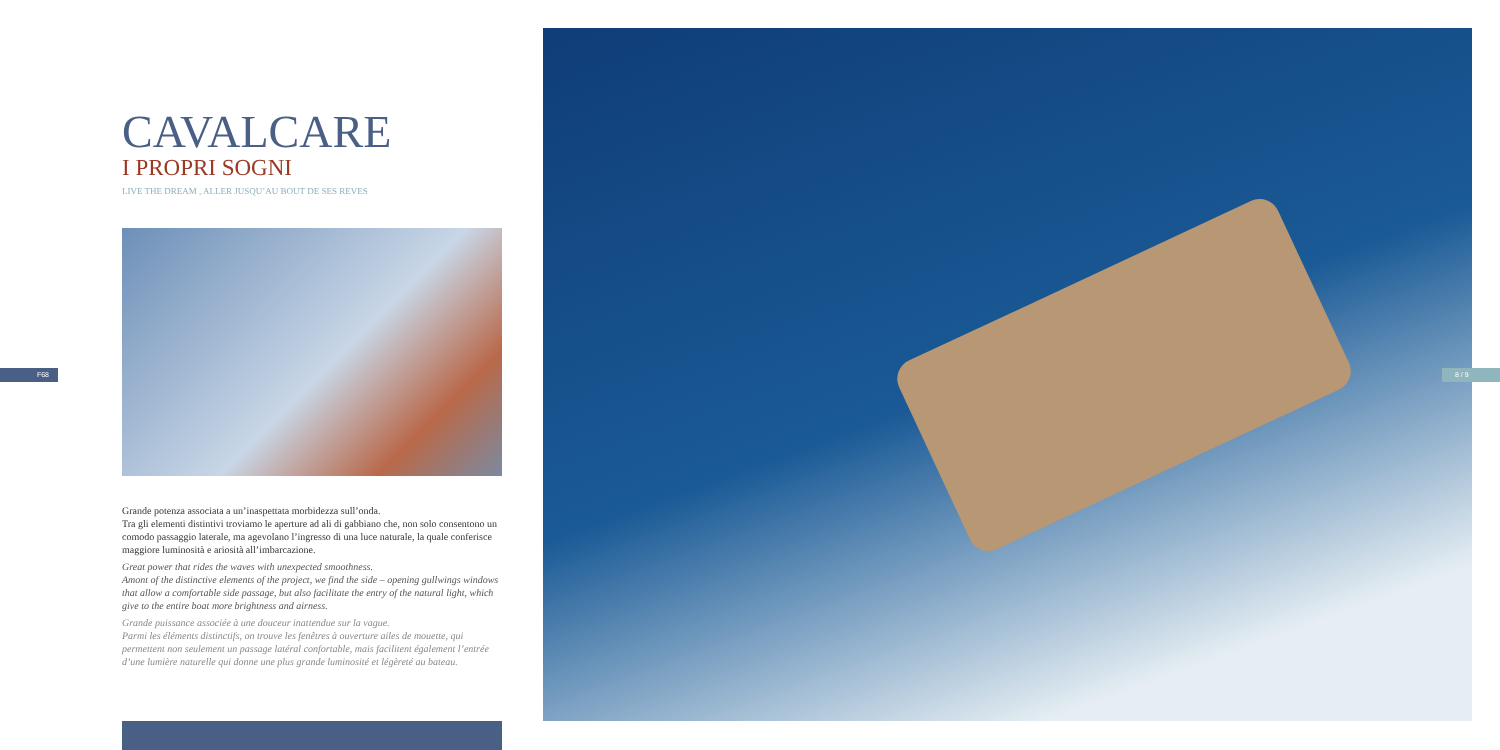F68
CAVALCARE
I PROPRI SOGNI
LIVE THE DREAM , ALLER JUSQU’AU BOUT DE SES REVES
Grande potenza associata a un’inaspettata morbidezza sull’onda.
Tra gli elementi distintivi troviamo le aperture ad ali di gabbiano che, non solo consentono un comodo passaggio laterale, ma agevolano l’ingresso di una luce naturale, la quale conferisce maggiore luminosità e ariosità all’imbarcazione.
Great power that rides the waves with unexpected smoothness.
Amont of the distinctive elements of the project, we find the side – opening gullwings windows that allow a comfortable side passage, but also facilitate the entry of the natural light, which give to the entire boat more brightness and airness.
Grande puissance associée à une douceur inattendue sur la vague.
Parmi les éléments distinctifs, on trouve les fenêtres à ouverture ailes de mouette, qui permettent non seulement un passage latéral confortable, mais facilitent également l’entrée d’une lumière naturelle qui donne une plus grande luminosité et légèreté au bateau.
8 / 9